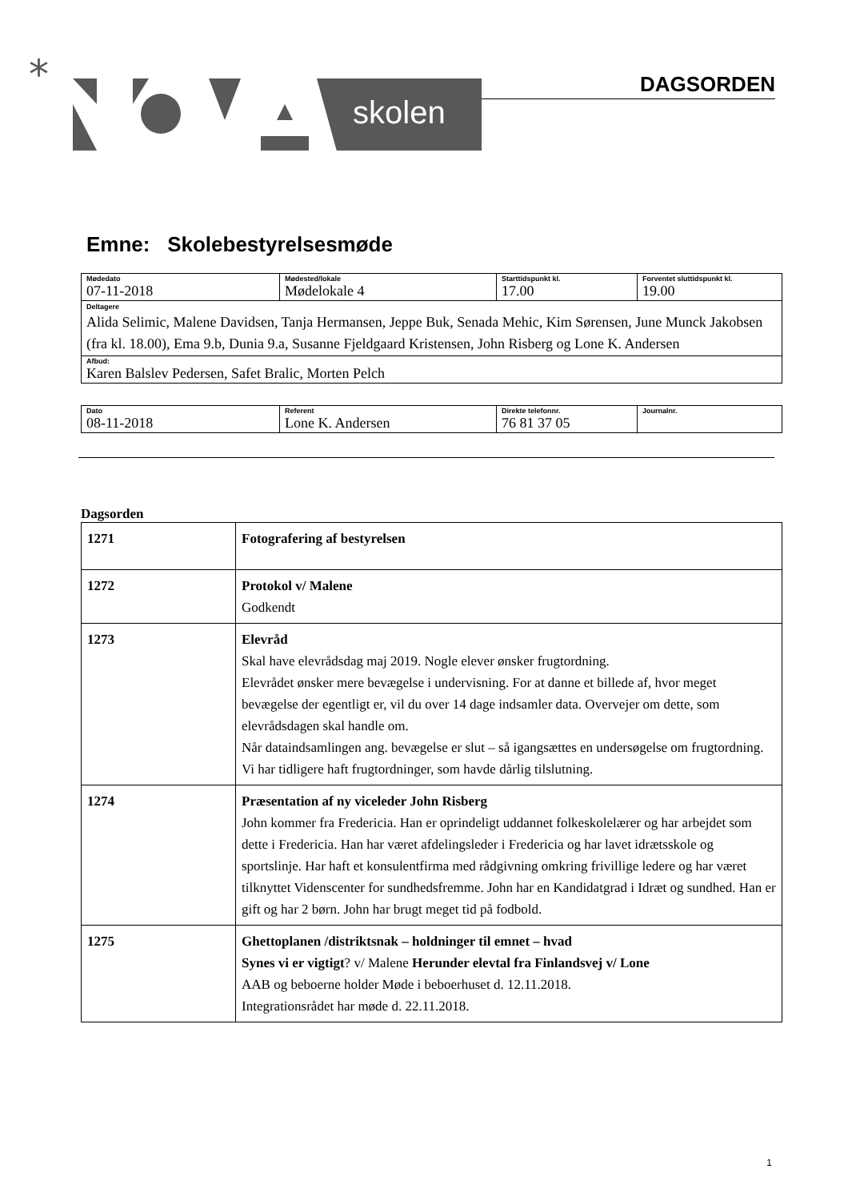*
skolen
DAGSORDEN
Emne: Skolebestyrelsesmøde
| Mødedato 07-11-2018 | Mødested/lokale Mødelokale 4 | Starttidspunkt kl. 17.00 | Forventet sluttidspunkt kl. 19.00 |
| Deltagere Alida Selimic, Malene Davidsen, Tanja Hermansen, Jeppe Buk, Senada Mehic, Kim Sørensen, June Munck Jakobsen (fra kl. 18.00), Ema 9.b, Dunia 9.a, Susanne Fjeldgaard Kristensen, John Risberg og Lone K. Andersen | | | |
| Afbud: Karen Balslev Pedersen, Safet Bralic, Morten Pelch | | | |
| Dato 08-11-2018 | Referent Lone K. Andersen | Direkte telefonnr. 76 81 37 05 | Journalnr. |
Dagsorden
| 1271 | Fotografering af bestyrelsen |
| 1272 | Protokol v/ Malene Godkendt |
| 1273 | Elevråd Skal have elevrådsdag maj 2019. Nogle elever ønsker frugtordning. Elevrådet ønsker mere bevægelse i undervisning. For at danne et billede af, hvor meget bevægelse der egentligt er, vil du over 14 dage indsamler data. Overvejer om dette, som elevrådsdagen skal handle om. Når dataindsamlingen ang. bevægelse er slut – så igangsættes en undersøgelse om frugtordning. Vi har tidligere haft frugtordninger, som havde dårlig tilslutning. |
| 1274 | Præsentation af ny viceleder John Risberg John kommer fra Fredericia. Han er oprindeligt uddannet folkeskolelærer og har arbejdet som dette i Fredericia. Han har været afdelingsleder i Fredericia og har lavet idrætsskole og sportslinje. Har haft et konsulentfirma med rådgivning omkring frivillige ledere og har været tilknyttet Videnscenter for sundhedsfremme. John har en Kandidatgrad i Idræt og sundhed. Han er gift og har 2 børn. John har brugt meget tid på fodbold. |
| 1275 | Ghettoplanen /distriktsnak – holdninger til emnet – hvad Synes vi er vigtigt ? v/ Malene Herunder elevtal fra Finlandsvej v/ Lone AAB og beboerne holder Møde i beboerhuset d. 12.11.2018. Integrationsrådet har møde d. 22.11.2018. |
1